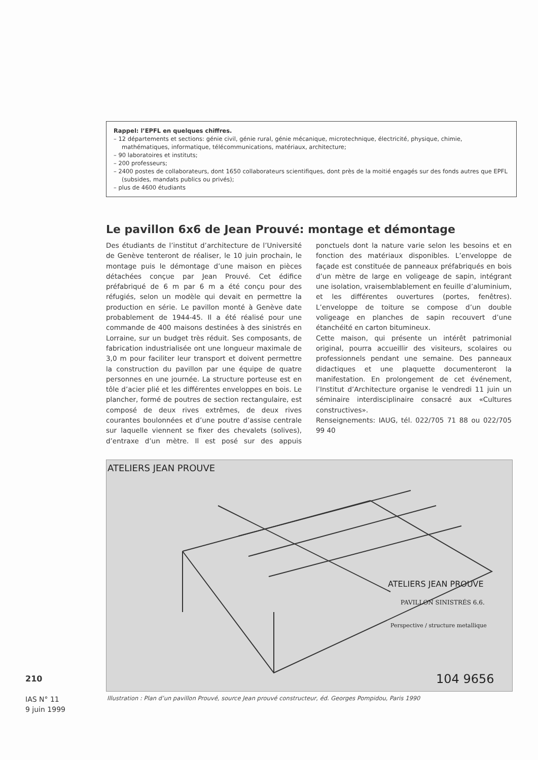Rappel: l’EPFL en quelques chiffres.
– 12 départements et sections: génie civil, génie rural, génie mécanique, microtechnique, électricité, physique, chimie, mathématiques, informatique, télécommunications, matériaux, architecture;
– 90 laboratoires et instituts;
– 200 professeurs;
– 2400 postes de collaborateurs, dont 1650 collaborateurs scientifiques, dont près de la moitié engagés sur des fonds autres que EPFL (subsides, mandats publics ou privés);
– plus de 4600 étudiants
Le pavillon 6x6 de Jean Prouvé: montage et démontage
Des étudiants de l’institut d’architecture de l’Université de Genève tenteront de réaliser, le 10 juin prochain, le montage puis le démontage d’une maison en pièces détachées conçue par Jean Prouvé. Cet édifice préfabriqué de 6 m par 6 m a été conçu pour des réfugiés, selon un modèle qui devait en permettre la production en série. Le pavillon monté à Genève date probablement de 1944-45. Il a été réalisé pour une commande de 400 maisons destinées à des sinistrés en Lorraine, sur un budget très réduit. Ses composants, de fabrication industrialisée ont une longueur maximale de 3,0 m pour faciliter leur transport et doivent permettre la construction du pavillon par une équipe de quatre personnes en une journée. La structure porteuse est en tôle d’acier plié et les différentes enveloppes en bois. Le plancher, formé de poutres de section rectangulaire, est composé de deux rives extrêmes, de deux rives courantes boulonnées et d’une poutre d’assise centrale sur laquelle viennent se fixer des chevalets (solives), d’entraxe d’un mètre. Il est posé sur des appuis ponctuels dont la nature varie selon les besoins et en fonction des matériaux disponibles. L’enveloppe de façade est constituée de panneaux préfabriqués en bois d’un mètre de large en voligeage de sapin, intégrant une isolation, vraisemblablement en feuille d’aluminium, et les différentes ouvertures (portes, fenêtres). L’enveloppe de toiture se compose d’un double voligeage en planches de sapin recouvert d’une étanchéité en carton bitumineux.
Cette maison, qui présente un intérêt patrimonial original, pourra accueillir des visiteurs, scolaires ou professionnels pendant une semaine. Des panneaux didactiques et une plaquette documenteront la manifestation. En prolongement de cet événement, l’Institut d’Architecture organise le vendredi 11 juin un séminaire interdisciplinaire consacré aux «Cultures constructives».
Renseignements: IAUG, tél. 022/705 71 88 ou 022/705 99 40
ATELIERS JEAN PROUVE
ATELIERS JEAN PROUVE
PAVILLON SINISTRÉS 6.6.
Perspective / structure metallique
104 9656
Illustration : Plan d’un pavillon Prouvé, source Jean prouvé constructeur, éd. Georges Pompidou, Paris 1990
210
IAS N° 11
9 juin 1999